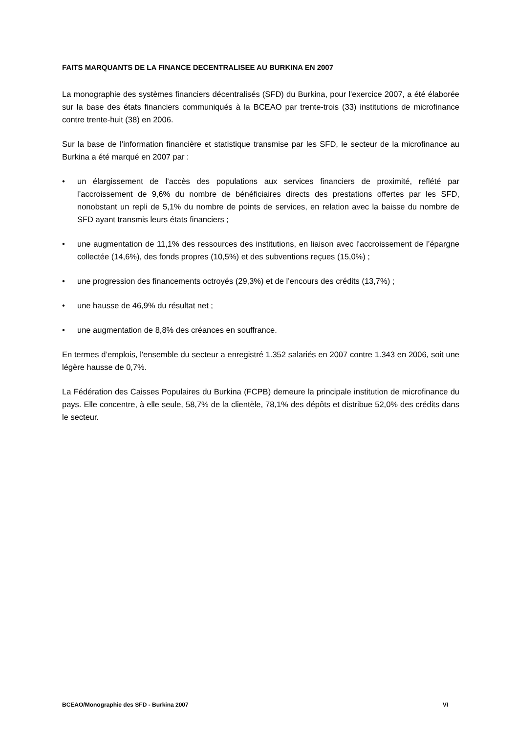FAITS MARQUANTS DE LA FINANCE DECENTRALISEE AU BURKINA EN 2007
La monographie des systèmes financiers décentralisés (SFD) du Burkina, pour l'exercice 2007, a été élaborée sur la base des états financiers communiqués à la BCEAO par trente-trois (33) institutions de microfinance contre trente-huit (38) en 2006.
Sur la base de l’information financière et statistique transmise par les SFD, le secteur de la microfinance au Burkina a été marqué en 2007 par :
• un élargissement de l’accès des populations aux services financiers de proximité, reflété par l’accroissement de 9,6% du nombre de bénéficiaires directs des prestations offertes par les SFD, nonobstant un repli de 5,1% du nombre de points de services, en relation avec la baisse du nombre de SFD ayant transmis leurs états financiers ;
• une augmentation de 11,1% des ressources des institutions, en liaison avec l'accroissement de l’épargne collectée (14,6%), des fonds propres (10,5%) et des subventions reçues (15,0%) ;
• une progression des financements octroyés (29,3%) et de l’encours des crédits (13,7%) ;
• une hausse de 46,9% du résultat net ;
• une augmentation de 8,8% des créances en souffrance.
En termes d’emplois, l'ensemble du secteur a enregistré 1.352 salariés en 2007 contre 1.343 en 2006, soit une légère hausse de 0,7%.
La Fédération des Caisses Populaires du Burkina (FCPB) demeure la principale institution de microfinance du pays. Elle concentre, à elle seule, 58,7% de la clientèle, 78,1% des dépôts et distribue 52,0% des crédits dans le secteur.
BCEAO/Monographie des SFD - Burkina 2007 VI